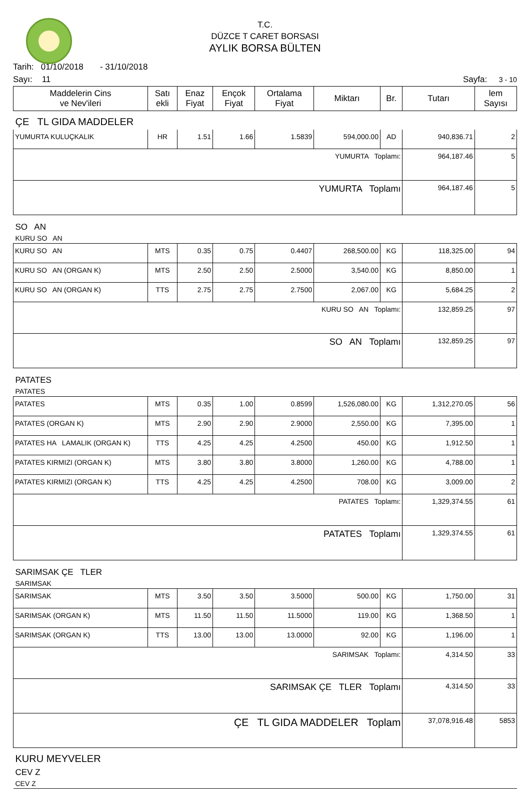T.C.
DÜZCE T CARET BORSASI
AYLIK BORSA BÜLTEN
Tarih: 01/10/2018 - 31/10/2018
Sayı: 11 Sayfa: 3 - 10
| Maddelerin Cins ve Nev'ileri | Satı ekli | Enaz Fiyat | Ençok Fiyat | Ortalama Fiyat | Miktarı | Br. | Tutarı | lem Sayısı |
| --- | --- | --- | --- | --- | --- | --- | --- | --- |
| ÇE TL GIDA MADDELER | | | | | | | | |
| YUMURTA KULUÇKALIK | HR | 1.51 | 1.66 | 1.5839 | 594,000.00 | AD | 940,836.71 | 2 |
| YUMURTA Toplamı: | | | | | | | 964,187.46 | 5 |
| YUMURTA Toplamı | | | | | | | 964,187.46 | 5 |
| SO AN | | | | | | | | |
| KURU SO AN | | | | | | | | |
| KURU SO AN | MTS | 0.35 | 0.75 | 0.4407 | 268,500.00 | KG | 118,325.00 | 94 |
| KURU SO AN (ORGAN K) | MTS | 2.50 | 2.50 | 2.5000 | 3,540.00 | KG | 8,850.00 | 1 |
| KURU SO AN (ORGAN K) | TTS | 2.75 | 2.75 | 2.7500 | 2,067.00 | KG | 5,684.25 | 2 |
| KURU SO AN Toplamı: | | | | | | | 132,859.25 | 97 |
| SO AN Toplamı | | | | | | | 132,859.25 | 97 |
| PATATES | | | | | | | | |
| PATATES | | | | | | | | |
| PATATES | MTS | 0.35 | 1.00 | 0.8599 | 1,526,080.00 | KG | 1,312,270.05 | 56 |
| PATATES (ORGAN K) | MTS | 2.90 | 2.90 | 2.9000 | 2,550.00 | KG | 7,395.00 | 1 |
| PATATES HA LAMALIK (ORGAN K) | TTS | 4.25 | 4.25 | 4.2500 | 450.00 | KG | 1,912.50 | 1 |
| PATATES KIRMIZI (ORGAN K) | MTS | 3.80 | 3.80 | 3.8000 | 1,260.00 | KG | 4,788.00 | 1 |
| PATATES KIRMIZI (ORGAN K) | TTS | 4.25 | 4.25 | 4.2500 | 708.00 | KG | 3,009.00 | 2 |
| PATATES Toplamı: | | | | | | | 1,329,374.55 | 61 |
| PATATES Toplamı | | | | | | | 1,329,374.55 | 61 |
| SARIMSAK ÇE TLER | | | | | | | | |
| SARIMSAK | | | | | | | | |
| SARIMSAK | MTS | 3.50 | 3.50 | 3.5000 | 500.00 | KG | 1,750.00 | 31 |
| SARIMSAK (ORGAN K) | MTS | 11.50 | 11.50 | 11.5000 | 119.00 | KG | 1,368.50 | 1 |
| SARIMSAK (ORGAN K) | TTS | 13.00 | 13.00 | 13.0000 | 92.00 | KG | 1,196.00 | 1 |
| SARIMSAK Toplamı: | | | | | | | 4,314.50 | 33 |
| SARIMSAK ÇE TLER Toplamı | | | | | | | 4,314.50 | 33 |
| ÇE TL GIDA MADDELER Toplam | | | | | | | 37,078,916.48 | 5853 |
| KURU MEYVELER | | | | | | | | |
| CEV Z | | | | | | | | |
| CEV Z | | | | | | | | |